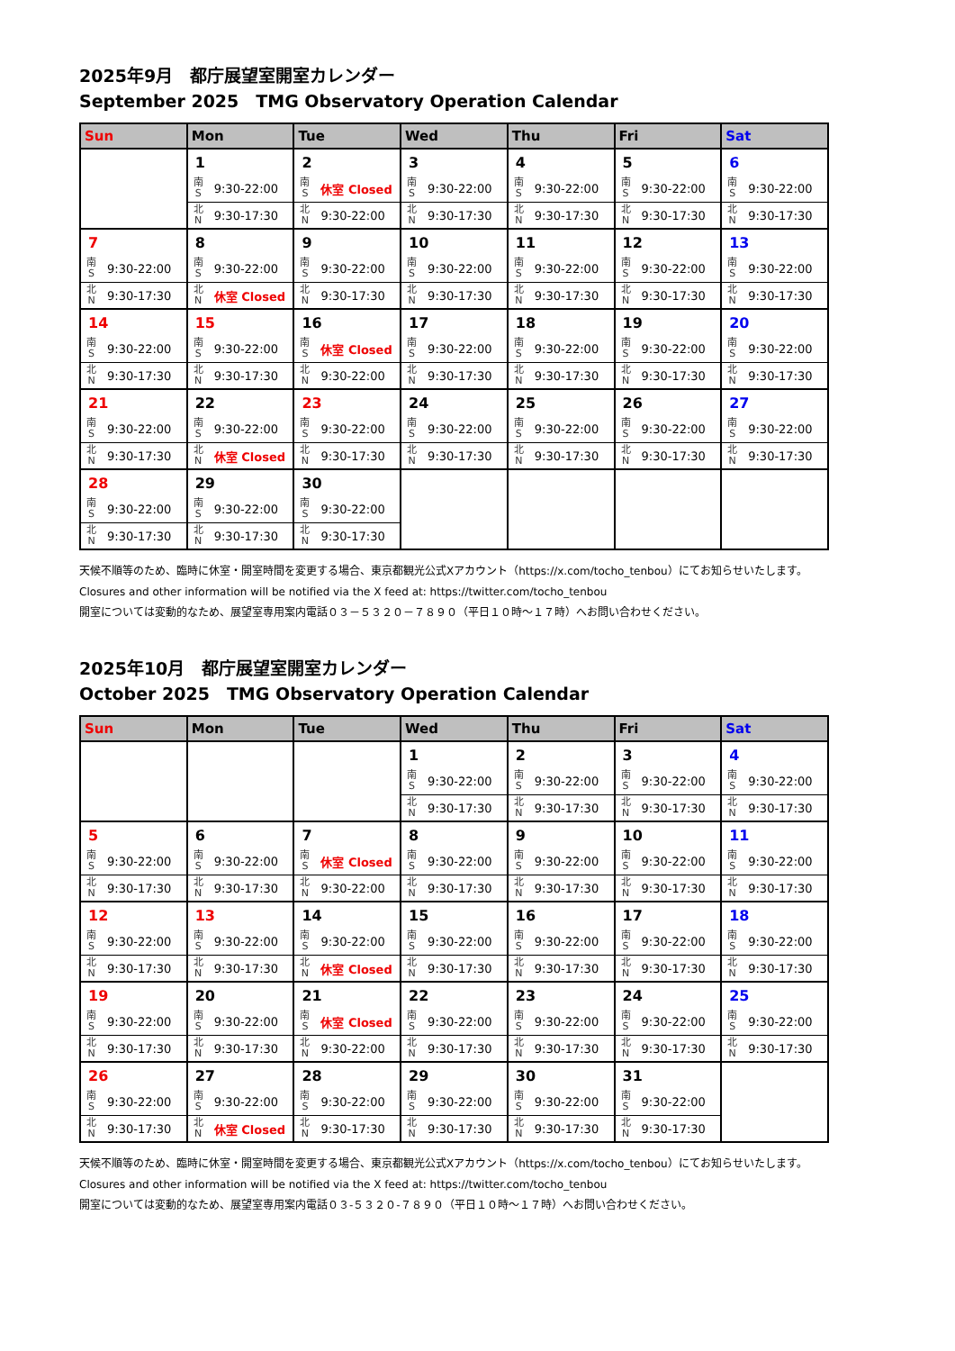2025年9月　都庁展望室開室カレンダー
September 2025　TMG Observatory Operation Calendar
| Sun | | Mon | | Tue | | Wed | | Thu | | Fri | | Sat | |
| --- | --- | --- | --- | --- | --- | --- | --- | --- | --- | --- | --- | --- | --- |
| | | 1 | | 2 | | 3 | | 4 | | 5 | | 6 | |
| | | 南 S | 9:30-22:00 | 南 S | 休室 Closed | 南 S | 9:30-22:00 | 南 S | 9:30-22:00 | 南 S | 9:30-22:00 | 南 S | 9:30-22:00 |
| | | 北 N | 9:30-17:30 | 北 N | 9:30-22:00 | 北 N | 9:30-17:30 | 北 N | 9:30-17:30 | 北 N | 9:30-17:30 | 北 N | 9:30-17:30 |
| 7 | | 8 | | 9 | | 10 | | 11 | | 12 | | 13 | |
| 南 S | 9:30-22:00 | 南 S | 9:30-22:00 | 南 S | 9:30-22:00 | 南 S | 9:30-22:00 | 南 S | 9:30-22:00 | 南 S | 9:30-22:00 | 南 S | 9:30-22:00 |
| 北 N | 9:30-17:30 | 北 N | 休室 Closed | 北 N | 9:30-17:30 | 北 N | 9:30-17:30 | 北 N | 9:30-17:30 | 北 N | 9:30-17:30 | 北 N | 9:30-17:30 |
| 14 | | 15 | | 16 | | 17 | | 18 | | 19 | | 20 | |
| 南 S | 9:30-22:00 | 南 S | 9:30-22:00 | 南 S | 休室 Closed | 南 S | 9:30-22:00 | 南 S | 9:30-22:00 | 南 S | 9:30-22:00 | 南 S | 9:30-22:00 |
| 北 N | 9:30-17:30 | 北 N | 9:30-17:30 | 北 N | 9:30-22:00 | 北 N | 9:30-17:30 | 北 N | 9:30-17:30 | 北 N | 9:30-17:30 | 北 N | 9:30-17:30 |
| 21 | | 22 | | 23 | | 24 | | 25 | | 26 | | 27 | |
| 南 S | 9:30-22:00 | 南 S | 9:30-22:00 | 南 S | 9:30-22:00 | 南 S | 9:30-22:00 | 南 S | 9:30-22:00 | 南 S | 9:30-22:00 | 南 S | 9:30-22:00 |
| 北 N | 9:30-17:30 | 北 N | 休室 Closed | 北 N | 9:30-17:30 | 北 N | 9:30-17:30 | 北 N | 9:30-17:30 | 北 N | 9:30-17:30 | 北 N | 9:30-17:30 |
| 28 | | 29 | | 30 | | | | | | | | | |
| 南 S | 9:30-22:00 | 南 S | 9:30-22:00 | 南 S | 9:30-22:00 | | | | | | | | |
| 北 N | 9:30-17:30 | 北 N | 9:30-17:30 | 北 N | 9:30-17:30 | | | | | | | | |
天候不順等のため、臨時に休室・開室時間を変更する場合、東京都観光公式Xアカウント（https://x.com/tocho_tenbou）にてお知らせいたします。
Closures and other information will be notified via the X feed at: https://twitter.com/tocho_tenbou
開室については変動的なため、展望室専用案内電話０３－５３２０－７８９０（平日１０時～１７時）へお問い合わせください。
2025年10月　都庁展望室開室カレンダー
October 2025　TMG Observatory Operation Calendar
| Sun | | Mon | | Tue | | Wed | | Thu | | Fri | | Sat | |
| --- | --- | --- | --- | --- | --- | --- | --- | --- | --- | --- | --- | --- | --- |
| | | | | | | 1 | | 2 | | 3 | | 4 | |
| | | | | | | 南 S | 9:30-22:00 | 南 S | 9:30-22:00 | 南 S | 9:30-22:00 | 南 S | 9:30-22:00 |
| | | | | | | 北 N | 9:30-17:30 | 北 N | 9:30-17:30 | 北 N | 9:30-17:30 | 北 N | 9:30-17:30 |
| 5 | | 6 | | 7 | | 8 | | 9 | | 10 | | 11 | |
| 南 S | 9:30-22:00 | 南 S | 9:30-22:00 | 南 S | 休室 Closed | 南 S | 9:30-22:00 | 南 S | 9:30-22:00 | 南 S | 9:30-22:00 | 南 S | 9:30-22:00 |
| 北 N | 9:30-17:30 | 北 N | 9:30-17:30 | 北 N | 9:30-22:00 | 北 N | 9:30-17:30 | 北 N | 9:30-17:30 | 北 N | 9:30-17:30 | 北 N | 9:30-17:30 |
| 12 | | 13 | | 14 | | 15 | | 16 | | 17 | | 18 | |
| 南 S | 9:30-22:00 | 南 S | 9:30-22:00 | 南 S | 9:30-22:00 | 南 S | 9:30-22:00 | 南 S | 9:30-22:00 | 南 S | 9:30-22:00 | 南 S | 9:30-22:00 |
| 北 N | 9:30-17:30 | 北 N | 9:30-17:30 | 北 N | 休室 Closed | 北 N | 9:30-17:30 | 北 N | 9:30-17:30 | 北 N | 9:30-17:30 | 北 N | 9:30-17:30 |
| 19 | | 20 | | 21 | | 22 | | 23 | | 24 | | 25 | |
| 南 S | 9:30-22:00 | 南 S | 9:30-22:00 | 南 S | 休室 Closed | 南 S | 9:30-22:00 | 南 S | 9:30-22:00 | 南 S | 9:30-22:00 | 南 S | 9:30-22:00 |
| 北 N | 9:30-17:30 | 北 N | 9:30-17:30 | 北 N | 9:30-22:00 | 北 N | 9:30-17:30 | 北 N | 9:30-17:30 | 北 N | 9:30-17:30 | 北 N | 9:30-17:30 |
| 26 | | 27 | | 28 | | 29 | | 30 | | 31 | | | |
| 南 S | 9:30-22:00 | 南 S | 9:30-22:00 | 南 S | 9:30-22:00 | 南 S | 9:30-22:00 | 南 S | 9:30-22:00 | 南 S | 9:30-22:00 | | |
| 北 N | 9:30-17:30 | 北 N | 休室 Closed | 北 N | 9:30-17:30 | 北 N | 9:30-17:30 | 北 N | 9:30-17:30 | 北 N | 9:30-17:30 | | |
天候不順等のため、臨時に休室・開室時間を変更する場合、東京都観光公式Xアカウント（https://x.com/tocho_tenbou）にてお知らせいたします。
Closures and other information will be notified via the X feed at: https://twitter.com/tocho_tenbou
開室については変動的なため、展望室専用案内電話０３-５３２０-７８９０（平日１０時～１７時）へお問い合わせください。